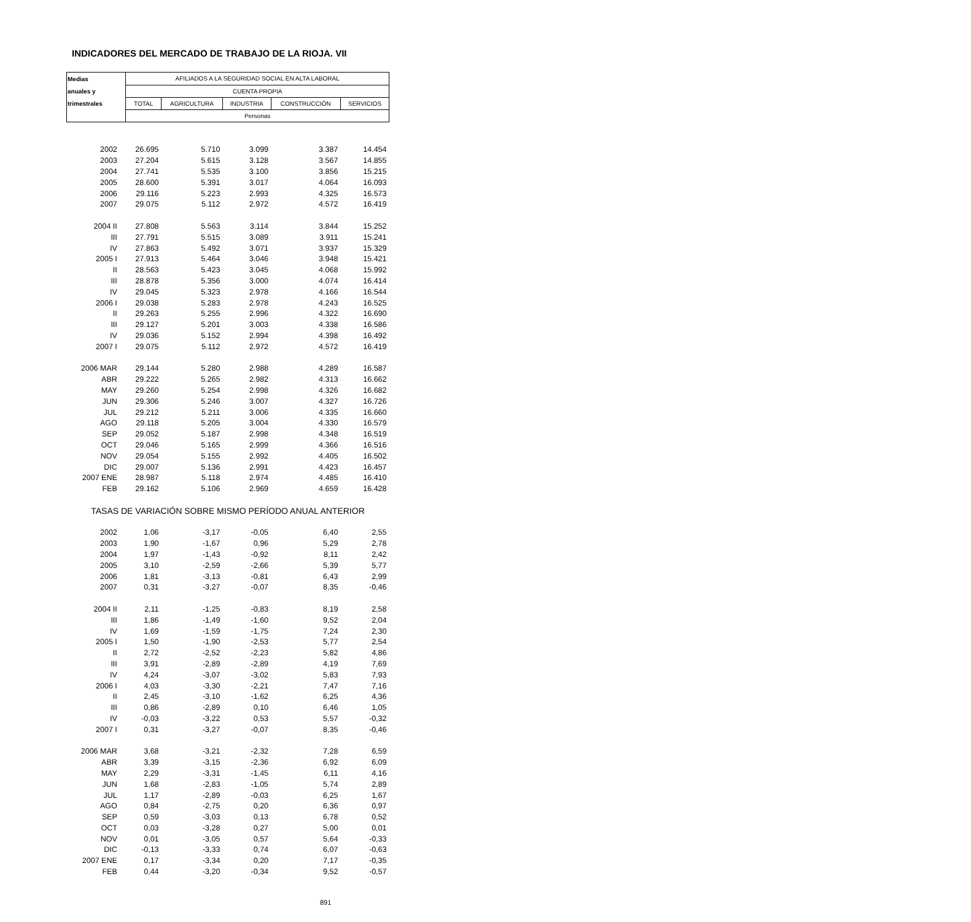INDICADORES DEL MERCADO DE TRABAJO DE LA RIOJA. VII
| Medias | AFILIADOS A LA SEGURIDAD SOCIAL EN ALTA LABORAL | | | | |
| anuales y | CUENTA PROPIA | | | | |
| trimestrales | TOTAL | AGRICULTURA | INDUSTRIA | CONSTRUCCIÓN | SERVICIOS |
| | Personas | | | | |
| 2002 | 26.695 | 5.710 | 3.099 | 3.387 | 14.454 |
| 2003 | 27.204 | 5.615 | 3.128 | 3.567 | 14.855 |
| 2004 | 27.741 | 5.535 | 3.100 | 3.856 | 15.215 |
| 2005 | 28.600 | 5.391 | 3.017 | 4.064 | 16.093 |
| 2006 | 29.116 | 5.223 | 2.993 | 4.325 | 16.573 |
| 2007 | 29.075 | 5.112 | 2.972 | 4.572 | 16.419 |
| 2004 II | 27.808 | 5.563 | 3.114 | 3.844 | 15.252 |
| III | 27.791 | 5.515 | 3.089 | 3.911 | 15.241 |
| IV | 27.863 | 5.492 | 3.071 | 3.937 | 15.329 |
| 2005 I | 27.913 | 5.464 | 3.046 | 3.948 | 15.421 |
| II | 28.563 | 5.423 | 3.045 | 4.068 | 15.992 |
| III | 28.878 | 5.356 | 3.000 | 4.074 | 16.414 |
| IV | 29.045 | 5.323 | 2.978 | 4.166 | 16.544 |
| 2006 I | 29.038 | 5.283 | 2.978 | 4.243 | 16.525 |
| II | 29.263 | 5.255 | 2.996 | 4.322 | 16.690 |
| III | 29.127 | 5.201 | 3.003 | 4.338 | 16.586 |
| IV | 29.036 | 5.152 | 2.994 | 4.398 | 16.492 |
| 2007 I | 29.075 | 5.112 | 2.972 | 4.572 | 16.419 |
| 2006 MAR | 29.144 | 5.280 | 2.988 | 4.289 | 16.587 |
| ABR | 29.222 | 5.265 | 2.982 | 4.313 | 16.662 |
| MAY | 29.260 | 5.254 | 2.998 | 4.326 | 16.682 |
| JUN | 29.306 | 5.246 | 3.007 | 4.327 | 16.726 |
| JUL | 29.212 | 5.211 | 3.006 | 4.335 | 16.660 |
| AGO | 29.118 | 5.205 | 3.004 | 4.330 | 16.579 |
| SEP | 29.052 | 5.187 | 2.998 | 4.348 | 16.519 |
| OCT | 29.046 | 5.165 | 2.999 | 4.366 | 16.516 |
| NOV | 29.054 | 5.155 | 2.992 | 4.405 | 16.502 |
| DIC | 29.007 | 5.136 | 2.991 | 4.423 | 16.457 |
| 2007 ENE | 28.987 | 5.118 | 2.974 | 4.485 | 16.410 |
| FEB | 29.162 | 5.106 | 2.969 | 4.659 | 16.428 |
| TASAS DE VARIACIÓN SOBRE MISMO PERÍODO ANUAL ANTERIOR | | | | | |
| 2002 | 1,06 | -3,17 | -0,05 | 6,40 | 2,55 |
| 2003 | 1,90 | -1,67 | 0,96 | 5,29 | 2,78 |
| 2004 | 1,97 | -1,43 | -0,92 | 8,11 | 2,42 |
| 2005 | 3,10 | -2,59 | -2,66 | 5,39 | 5,77 |
| 2006 | 1,81 | -3,13 | -0,81 | 6,43 | 2,99 |
| 2007 | 0,31 | -3,27 | -0,07 | 8,35 | -0,46 |
| 2004 II | 2,11 | -1,25 | -0,83 | 8,19 | 2,58 |
| III | 1,86 | -1,49 | -1,60 | 9,52 | 2,04 |
| IV | 1,69 | -1,59 | -1,75 | 7,24 | 2,30 |
| 2005 I | 1,50 | -1,90 | -2,53 | 5,77 | 2,54 |
| II | 2,72 | -2,52 | -2,23 | 5,82 | 4,86 |
| III | 3,91 | -2,89 | -2,89 | 4,19 | 7,69 |
| IV | 4,24 | -3,07 | -3,02 | 5,83 | 7,93 |
| 2006 I | 4,03 | -3,30 | -2,21 | 7,47 | 7,16 |
| II | 2,45 | -3,10 | -1,62 | 6,25 | 4,36 |
| III | 0,86 | -2,89 | 0,10 | 6,46 | 1,05 |
| IV | -0,03 | -3,22 | 0,53 | 5,57 | -0,32 |
| 2007 I | 0,31 | -3,27 | -0,07 | 8,35 | -0,46 |
| 2006 MAR | 3,68 | -3,21 | -2,32 | 7,28 | 6,59 |
| ABR | 3,39 | -3,15 | -2,36 | 6,92 | 6,09 |
| MAY | 2,29 | -3,31 | -1,45 | 6,11 | 4,16 |
| JUN | 1,68 | -2,83 | -1,05 | 5,74 | 2,89 |
| JUL | 1,17 | -2,89 | -0,03 | 6,25 | 1,67 |
| AGO | 0,84 | -2,75 | 0,20 | 6,36 | 0,97 |
| SEP | 0,59 | -3,03 | 0,13 | 6,78 | 0,52 |
| OCT | 0,03 | -3,28 | 0,27 | 5,00 | 0,01 |
| NOV | 0,01 | -3,05 | 0,57 | 5,64 | -0,33 |
| DIC | -0,13 | -3,33 | 0,74 | 6,07 | -0,63 |
| 2007 ENE | 0,17 | -3,34 | 0,20 | 7,17 | -0,35 |
| FEB | 0,44 | -3,20 | -0,34 | 9,52 | -0,57 |
891